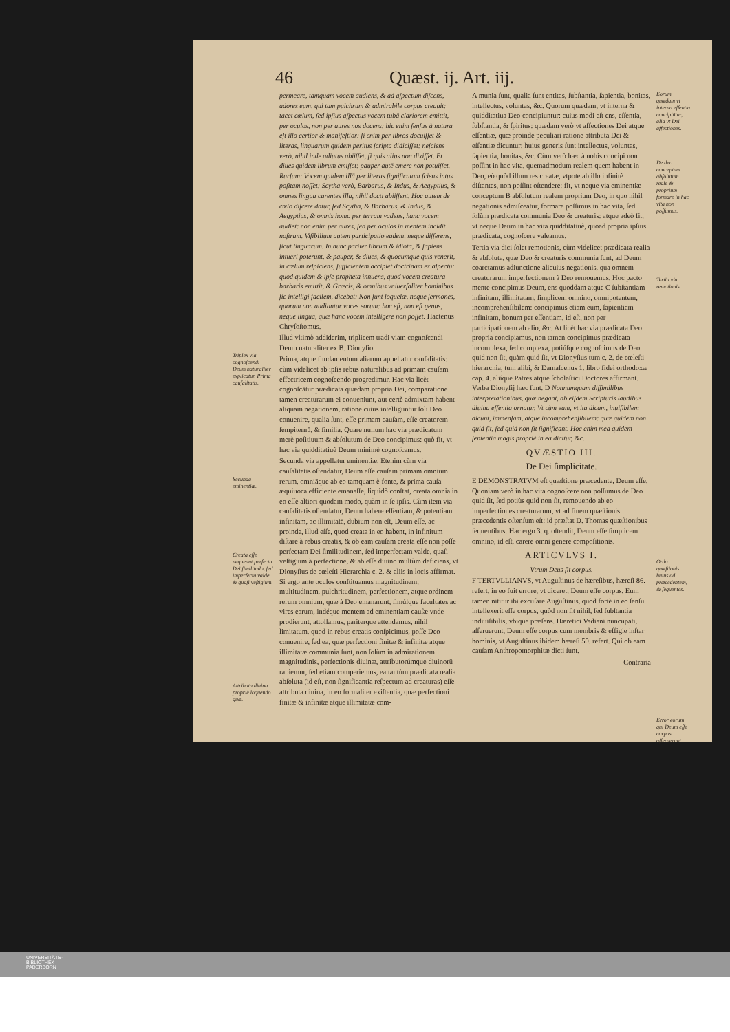46 Quæst. ij. Art. iij.
Triplex via cognoſcendi Deum naturaliter explicatur. Prima cauſalitatis.
Secunda eminentiæ.
Creata eſſe nequeunt perfecta Dei ſimilitudo, ſed imperfecta valde & quaſi veſtigium.
Attributa diuina propriè loquendo quæ.
permeare, tamquam vocem audiens, & ad aſpectum diſcens, adores eum, qui tam pulchrum & admirabile corpus creauit: tacet cœlum, ſed ipſius aſpectus vocem tubâ clariorem emittit, per oculos, non per aures nos docens: hic enim ſenſus à natura eſt illo certior & manifeſtior: ſi enim per libros docuiſſet & literas, linguarum quidem peritus ſcripta didiciſſet: neſciens verò, nihil inde adiutus abiiſſet, ſi quis alius non dixiſſet. Et diues quidem librum emiſſet: pauper autē emere non potuiſſet. Rurſum: Vocem quidem illā per literas ſignificatam ſciens intus poſitam noſſet: Scytha verò, Barbarus, & Indus, & Aegyptius, & omnes lingua carentes illa, nihil docti abiiſſent. Hoc autem de cœlo diſcere datur, ſed Scytha, & Barbarus, & Indus, & Aegyptius, & omnis homo per terram vadens, hanc vocem audiet: non enim per aures, ſed per oculos in mentem incidit noſtram. Viſibilium autem participatio eadem, neque differens, ſicut linguarum. In hunc pariter librum & idiota, & ſapiens intueri poterunt, & pauper, & diues, & quocumque quis venerit, in cœlum reſpiciens, ſufficientem accipiet doctrinam ex aſpectu: quod quidem & ipſe propheta innuens, quod vocem creatura barbaris emittit, & Græcis, & omnibus vniuerſaliter hominibus ſic intelligi facilem, dicebat: Non ſunt loquelæ, neque ſermones, quorum non audiantur voces eorum: hoc eſt, non eſt genus, neque lingua, quæ hanc vocem intelligere non poſſet. Hactenus Chryſoſtomus.
Illud vltimò addiderim, triplicem tradi viam cognoſcendi Deum naturaliter ex B. Dionyſio.
Prima, atque fundamentum aliarum appellatur cauſalitatis: cùm videlicet ab ipſis rebus naturalibus ad primam cauſam effectricem cognoſcendo progredimur. Hac via licèt cognoſcātur prædicata quædam propria Dei, comparatione tamen creaturarum ei conueniunt, aut certè admixtam habent aliquam negationem, ratione cuius intelliguntur ſoli Deo conuenire, qualia ſunt, eſſe primam cauſam, eſſe creatorem ſempiternū, & ſimilia. Quare nullum hac via prædicatum merè poſitiuum & abſolutum de Deo concipimus: quò fit, vt hac via quidditatiuè Deum minimè cognoſcamus.
Secunda via appellatur eminentiæ. Etenim cùm via cauſalitatis oſtendatur, Deum eſſe cauſam primam omnium rerum, omniāque ab eo tamquam è fonte, & prima cauſa æquiuoca efficiente emanaſſe, liquidò conſtat, creata omnia in eo eſſe altiori quodam modo, quàm in ſe ipſis. Cùm item via cauſalitatis oſtendatur, Deum habere eſſentiam, & potentiam infinitam, ac illimitatā, dubium non eſt, Deum eſſe, ac proinde, illud eſſe, quod creata in eo habent, in infinitum diſtare à rebus creatis, & ob eam cauſam creata eſſe non poſſe perfectam Dei ſimilitudinem, ſed imperfectam valde, quaſi veſtigium à perfectione, & ab eſſe diuino multùm deficiens, vt Dionyſius de cœleſti Hierarchia c. 2. & aliis in locis affirmat. Si ergo ante oculos conſtituamus magnitudinem, multitudinem, pulchritudinem, perfectionem, atque ordinem rerum omnium, quæ à Deo emanarunt, ſimúlque facultates ac vires earum, indéque mentem ad eminentiam cauſæ vnde prodierunt, attollamus, pariterque attendamus, nihil limitatum, quod in rebus creatis conſpicimus, poſſe Deo conuenire, ſed ea, quæ perfectioni finitæ & infinitæ atque illimitatæ communia ſunt, non ſolùm in admirationem magnitudinis, perfectionis diuinæ, attributorúmque diuinorū rapiemur, ſed etiam comperiemus, ea tantùm prædicata realia abſoluta (id eſt, non ſignificantia reſpectum ad creaturas) eſſe attributa diuina, in eo formaliter exiſtentia, quæ perfectioni finitæ & infinitæ atque illimitatæ com-
A munia ſunt, qualia ſunt entitas, ſubſtantia, ſapientia, bonitas, intellectus, voluntas, &c. Quorum quædam, vt interna & quidditatiua Deo concipiuntur: cuius modi eſt ens, eſſentia, ſubſtantia, & ſpiritus: quædam verò vt affectiones Dei atque eſſentiæ, quæ proinde peculiari ratione attributa Dei & eſſentiæ dicuntur: huius generis ſunt intellectus, voluntas, ſapientia, bonitas, &c. Cùm verò hæc à nobis concipi non poſſint in hac vita, quemadmodum realem quem habent in Deo, eò quòd illum res creatæ, vtpote ab illo infinitè diſtantes, non poſſint oſtendere: fit, vt neque via eminentiæ conceptum B abſolutum realem proprium Deo, in quo nihil negationis admiſceatur, formare poſſimus in hac vita, ſed ſolùm prædicata communia Deo & creaturis: atque adeò fit, vt neque Deum in hac vita quidditatiuè, quoad propria ipſius prædicata, cognoſcere valeamus.
Tertia via dici ſolet remotionis, cùm videlicet prædicata realia & abſoluta, quæ Deo & creaturis communia ſunt, ad Deum coarctamus adiunctione alicuius negationis, qua omnem creaturarum imperfectionem à Deo remouemus. Hoc pacto mente concipimus Deum, ens quoddam atque C ſubſtantiam infinitam, illimitatam, ſimplicem omnino, omnipotentem, incomprehenſibilem: concipimus etiam eum, ſapientiam infinitam, bonum per eſſentiam, id eſt, non per participationem ab alio, &c. At licèt hac via prædicata Deo propria concipiamus, non tamen concipimus prædicata incomplexa, ſed complexa, potiúſque cognoſcimus de Deo quid non ſit, quàm quid ſit, vt Dionyſius tum c. 2. de cœleſti hierarchia, tum alibi, & Damaſcenus 1. libro fidei orthodoxæ cap. 4. aliíque Patres atque ſcholaſtici Doctores affirmant. Verba Dionyſij hæc ſunt. D Nonnumquam diſſimilibus interpretationibus, quæ negant, ab eiſdem Scripturis laudibus diuina eſſentia ornatur. Vt cùm eam, vt ita dicam, inuiſibilem dicunt, immenſam, atque incomprehenſibilem: quæ quidem non quid ſit, ſed quid non ſit ſignificant. Hoc enim mea quidem ſententia magis propriè in ea dicitur, &c.
QVÆSTIO III.
De Dei ſimplicitate.
E DEMONSTRATVM eſt quæſtione præcedente, Deum eſſe. Quoniam verò in hac vita cognoſcere non poſſumus de Deo quid ſit, ſed potiùs quid non ſit, remouendo ab eo imperfectiones creaturarum, vt ad finem quæſtionis præcedentis oſtenſum eſt: id præſtat D. Thomas quæſtionibus ſequentibus. Hac ergo 3. q. oſtendit, Deum eſſe ſimplicem omnino, id eſt, carere omni genere compoſitionis.
ARTICVLVS I.
Vtrum Deus ſit corpus.
F TERTVLLIANVS, vt Auguſtinus de hæreſibus, hæreſi 86. refert, in eo fuit errore, vt diceret, Deum eſſe corpus. Eum tamen nititur ibi excuſare Auguſtinus, quod fortè in eo ſenſu intellexerit eſſe corpus, quòd non ſit nihil, ſed ſubſtantia indiuiſibilis, vbique præſens. Hæretici Vadiani nuncupati, aſſeruerunt, Deum eſſe corpus cum membris & effigie inſtar hominis, vt Auguſtinus ibidem hæreſi 50. refert. Qui ob eam cauſam Anthropomorphitæ dicti ſunt.
Contraria
Eorum quædam vt interna eſſentia concipiūtur, alia vt Dei affectiones.
De deo conceptum abſolutum realē & proprium formare in hac vita non poſſumus.
Tertia via remotionis.
Ordo quæſtionis huius ad præcedentem, & ſequentes.
Error eorum qui Deum eſſe corpus aſſeruerunt.
UNIVERSITÄTS-
BIBLIOTHEK
PADERBORN